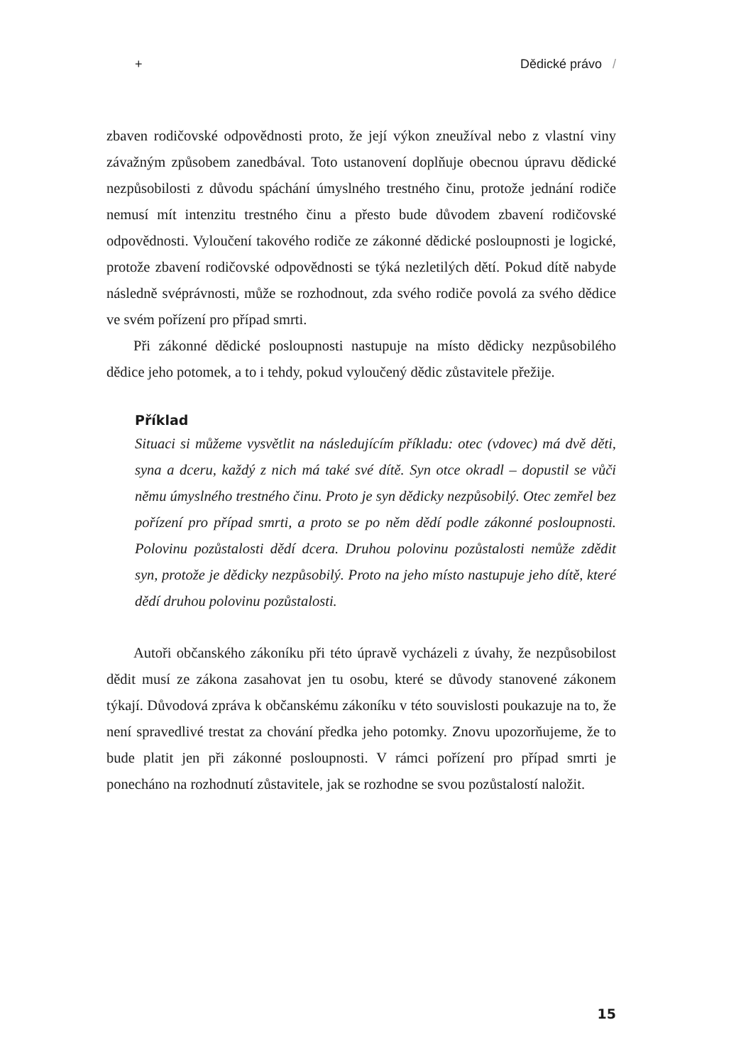+ Dědické právo /
zbaven rodičovské odpovědnosti proto, že její výkon zneužíval nebo z vlastní viny závažným způsobem zanedbával. Toto ustanovení doplňuje obecnou úpravu dědické nezpůsobilosti z důvodu spáchání úmyslného trestného činu, protože jednání rodiče nemusí mít intenzitu trestného činu a přesto bude důvodem zbavení rodičovské odpovědnosti. Vyloučení takového rodiče ze zákonné dědické posloupnosti je logické, protože zbavení rodičovské odpovědnosti se týká nezletilých dětí. Pokud dítě nabyde následně svéprávnosti, může se rozhodnout, zda svého rodiče povolá za svého dědice ve svém pořízení pro případ smrti.
Při zákonné dědické posloupnosti nastupuje na místo dědicky nezpůsobilého dědice jeho potomek, a to i tehdy, pokud vyloučený dědic zůstavitele přežije.
Příklad
Situaci si můžeme vysvětlit na následujícím příkladu: otec (vdovec) má dvě děti, syna a dceru, každý z nich má také své dítě. Syn otce okradl – dopustil se vůči němu úmyslného trestného činu. Proto je syn dědicky nezpůsobilý. Otec zemřel bez pořízení pro případ smrti, a proto se po něm dědí podle zákonné posloupnosti. Polovinu pozůstalosti dědí dcera. Druhou polovinu pozůstalosti nemůže zdědit syn, protože je dědicky nezpůsobilý. Proto na jeho místo nastupuje jeho dítě, které dědí druhou polovinu pozůstalosti.
Autoři občanského zákoníku při této úpravě vycházeli z úvahy, že nezpůsobilost dědit musí ze zákona zasahovat jen tu osobu, které se důvody stanovené zákonem týkají. Důvodová zpráva k občanskému zákoníku v této souvislosti poukazuje na to, že není spravedlivé trestat za chování předka jeho potomky. Znovu upozorňujeme, že to bude platit jen při zákonné posloupnosti. V rámci pořízení pro případ smrti je ponecháno na rozhodnutí zůstavitele, jak se rozhodne se svou pozůstalostí naložit.
15